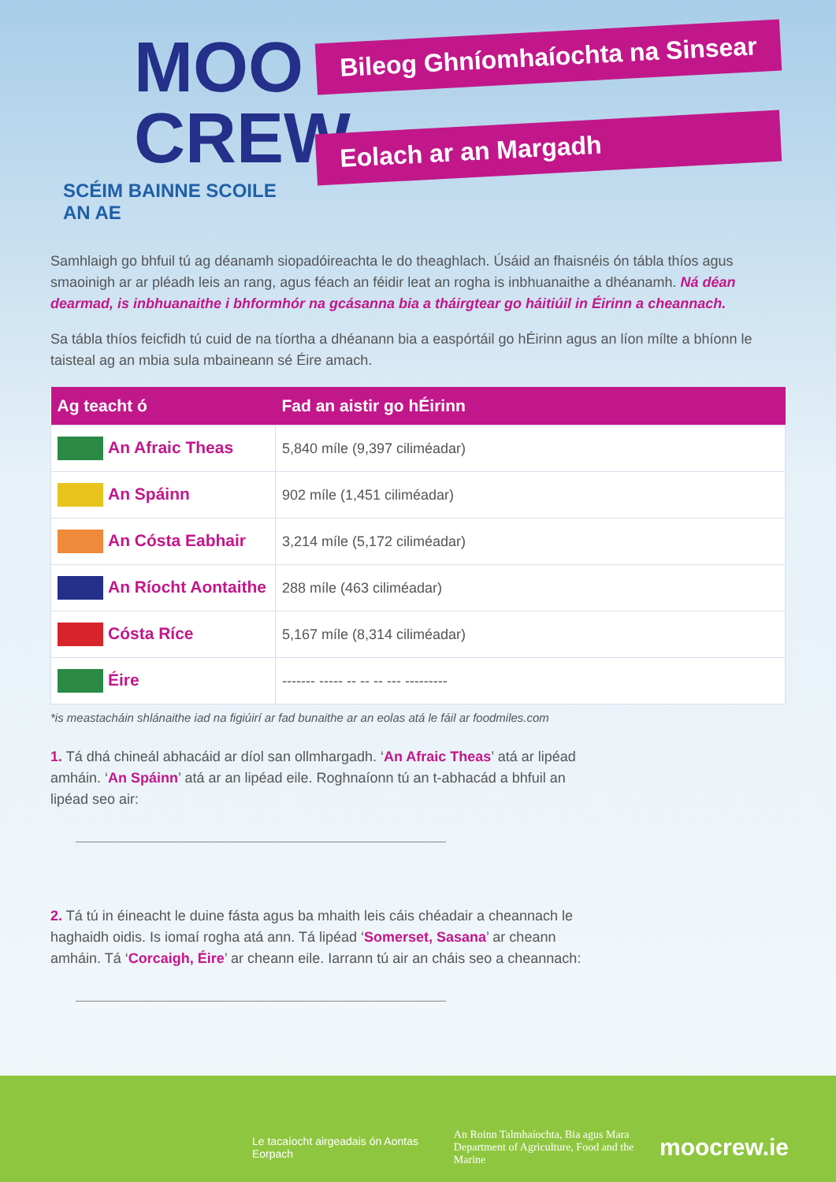MOO
CREW
SCÉIM BAINNE SCOILE AN AE
Bileog Ghníomhaíochta na Sinsear
Eolach ar an Margadh
Samhlaigh go bhfuil tú ag déanamh siopadóireachta le do theaghlach. Úsáid an fhaisnéis ón tábla thíos agus smaoinigh ar ar pléadh leis an rang, agus féach an féidir leat an rogha is inbhuanaithe a dhéanamh. Ná déan dearmad, is inbhuanaithe i bhformhór na gcásanna bia a tháirgtear go háitiúil in Éirinn a cheannach.
Sa tábla thíos feicfidh tú cuid de na tíortha a dhéanann bia a easpórtáil go hÉirinn agus an líon mílte a bhíonn le taisteal ag an mbia sula mbaineann sé Éire amach.
| Ag teacht ó | Fad an aistir go hÉirinn |
| --- | --- |
| An Afraic Theas | 5,840 míle (9,397 ciliméadar) |
| An Spáinn | 902 míle (1,451 ciliméadar) |
| An Cósta Eabhair | 3,214 míle (5,172 ciliméadar) |
| An Ríocht Aontaithe | 288 míle (463 ciliméadar) |
| Cósta Ríce | 5,167 míle (8,314 ciliméadar) |
| Éire | ------- ----- -- -- -- --- --------- |
*is meastacháin shlánaithe iad na figiúirí ar fad bunaithe ar an eolas atá le fáil ar foodmiles.com
1. Tá dhá chineál abhacáid ar díol san ollmhargadh. ‘An Afraic Theas’ atá ar lipéad amháin. ‘An Spáinn’ atá ar an lipéad eile. Roghnaíonn tú an t-abhacád a bhfuil an lipéad seo air:
2. Tá tú in éineacht le duine fásta agus ba mhaith leis cáis chéadair a cheannach le haghaidh oidis. Is iomaí rogha atá ann. Tá lipéad ‘Somerset, Sasana’ ar cheann amháin. Tá ‘Corcaigh, Éire’ ar cheann eile. Iarrann tú air an cháis seo a cheannach:
Le tacaíocht airgeadais ón Aontas Eorpach An Roinn Talmhaíochta, Bia agus Mara
Department of Agriculture, Food and the Marine moocrew.ie